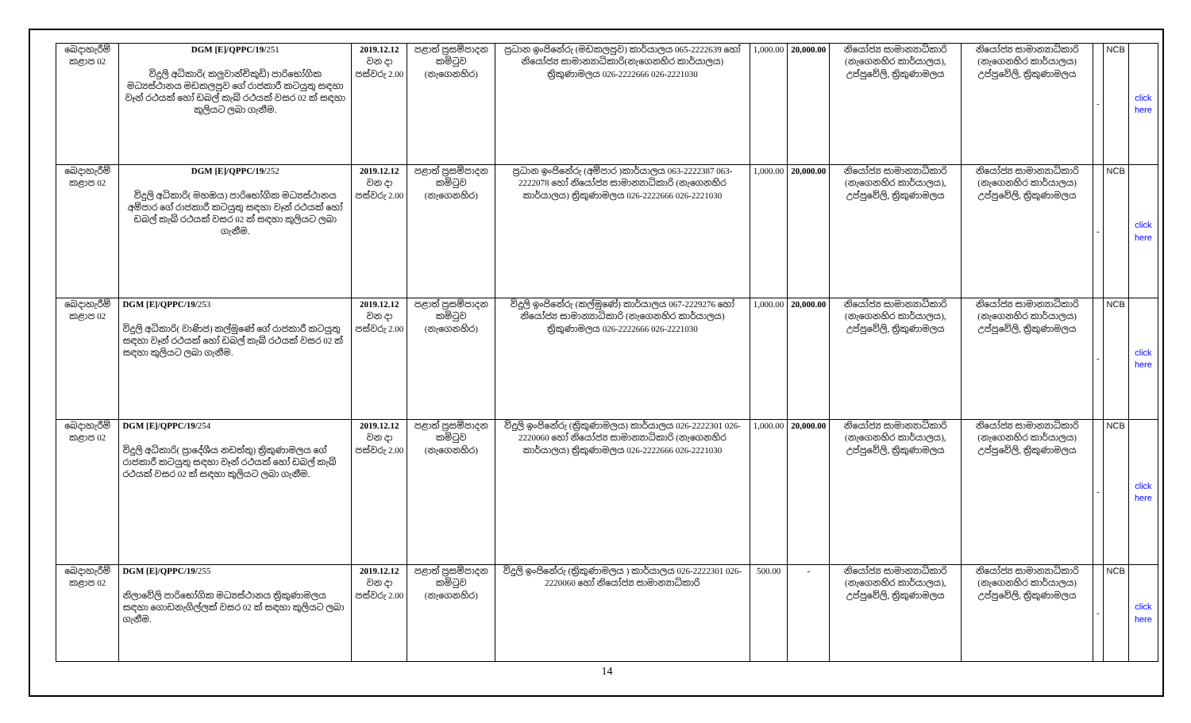| බෙදාහැරීම් කළාප 02 | DGM [E]/QPPC/19/ 251 විදුලි අධිකාරි( කලුවාන්චිකුඩි) පාරිභෝගික මධ්‍යස්ථානය මඩකලපුව ගේ රාජකාරී කටයුතු සඳහා වෑන් රථයක් හෝ ඩබල් කැබ් රථයක් වසර 02 ක් සඳහා කුලියට ලබා ගැනීම. | 2019.12.12 වන දා පස්වරු 2.00 | පළාත් ප්‍රසම්පාදන කමිටුව (නැගෙනහිර) | ප්‍රධාන ඉංජිනේරු (මඩකලපුව) කාර්යාලය 065-2222639 හෝ නියෝජ්‍ය සාමාන්‍යාධිකාරි(නැගෙනහිර කාර්යාලය) ත්‍රිකුණාමලය 026-2222666 026-2221030 | 1,000.00 | 20,000.00 | නියෝජ්‍ය සාමාන්‍යාධිකාරි (නැගෙනහිර කාර්යාලය), උප්පුවේලි, ත්‍රිකුණාමලය | නියෝජ්‍ය සාමාන්‍යාධිකාරි (නැගෙනහිර කාර්යාලය) උප්පුවේලි, ත්‍රිකුණාමලය | - | NCB | click here |
| බෙදාහැරීම් කළාප 02 | DGM [E]/QPPC/19/ 252 විදුලි අධිකාරි( මහඔය) පාරිභෝගික මධ්‍යස්ථානය අම්පාර ගේ රාජකාරී කටයුතු සඳහා වෑන් රථයක් හෝ ඩබල් කැබ් රථයක් වසර 02 ක් සඳහා කුලියට ලබා ගැනීම. | 2019.12.12 වන දා පස්වරු 2.00 | පළාත් ප්‍රසම්පාදන කමිටුව (නැගෙනහිර) | ප්‍රධාන ඉංජිනේරු (අම්පාර )කාර්යාලය 063-2222387 063-2222078 හෝ නියෝජ්‍ය සාමාන්‍යාධිකාරි (නැගෙනහිර කාර්යාලය) ත්‍රිකුණාමලය 026-2222666 026-2221030 | 1,000.00 | 20,000.00 | නියෝජ්‍ය සාමාන්‍යාධිකාරි (නැගෙනහිර කාර්යාලය), උප්පුවේලි, ත්‍රිකුණාමලය | නියෝජ්‍ය සාමාන්‍යාධිකාරි (නැගෙනහිර කාර්යාලය) උප්පුවේලි, ත්‍රිකුණාමලය | - | NCB | click here |
| බෙදාහැරීම් කළාප 02 | DGM [E]/QPPC/19/ 253 විදුලි අධිකාරි( වාණිජ) කල්මුණේ ගේ රාජකාරී කටයුතු සඳහා වෑන් රථයක් හෝ ඩබල් කැබ් රථයක් වසර 02 ක් සඳහා කුලියට ලබා ගැනීම. | 2019.12.12 වන දා පස්වරු 2.00 | පළාත් ප්‍රසම්පාදන කමිටුව (නැගෙනහිර) | විදුලි ඉංජිනේරු (කල්මුණේ) කාර්යාලය 067-2229276 හෝ නියෝජ්‍ය සාමාන්‍යාධිකාරි (නැගෙනහිර කාර්යාලය) ත්‍රිකුණාමලය 026-2222666 026-2221030 | 1,000.00 | 20,000.00 | නියෝජ්‍ය සාමාන්‍යාධිකාරි (නැගෙනහිර කාර්යාලය), උප්පුවේලි, ත්‍රිකුණාමලය | නියෝජ්‍ය සාමාන්‍යාධිකාරි (නැගෙනහිර කාර්යාලය) උප්පුවේලි, ත්‍රිකුණාමලය | - | NCB | click here |
| බෙදාහැරීම් කළාප 02 | DGM [E]/QPPC/19/ 254 විදුලි අධිකාරි( ප්‍රාදේශීය නඩත්තු) ත්‍රිකුණාමලය ගේ රාජකාරී කටයුතු සඳහා වෑන් රථයක් හෝ ඩබල් කැබ් රථයක් වසර 02 ක් සඳහා කුලියට ලබා ගැනීම. | 2019.12.12 වන දා පස්වරු 2.00 | පළාත් ප්‍රසම්පාදන කමිටුව (නැගෙනහිර) | විදුලි ඉංජිනේරු (ත්‍රිකුණාමලය) කාර්යාලය 026-2222301 026-2220060 හෝ නියෝජ්‍ය සාමාන්‍යාධිකාරි (නැගෙනහිර කාර්යාලය) ත්‍රිකුණාමලය 026-2222666 026-2221030 | 1,000.00 | 20,000.00 | නියෝජ්‍ය සාමාන්‍යාධිකාරි (නැගෙනහිර කාර්යාලය), උප්පුවේලි, ත්‍රිකුණාමලය | නියෝජ්‍ය සාමාන්‍යාධිකාරි (නැගෙනහිර කාර්යාලය) උප්පුවේලි, ත්‍රිකුණාමලය | - | NCB | click here |
| බෙදාහැරීම් කළාප 02 | DGM [E]/QPPC/19/ 255 නිලාවේලි පාරිභෝගික මධ්‍යස්ථානය ත්‍රිකුණාමලය සඳහා ගොඩනැගිල්ලක් වසර 02 ක් සඳහා කුලියට ලබා ගැනීම. | 2019.12.12 වන දා පස්වරු 2.00 | පළාත් ප්‍රසම්පාදන කමිටුව (නැගෙනහිර) | විදුලි ඉංජිනේරු (ත්‍රිකුණාමලය ) කාර්යාලය 026-2222301 026-2220060 හෝ නියෝජ්‍ය සාමාන්‍යාධිකාරි | 500.00 | - | නියෝජ්‍ය සාමාන්‍යාධිකාරි (නැගෙනහිර කාර්යාලය), උප්පුවේලි, ත්‍රිකුණාමලය | නියෝජ්‍ය සාමාන්‍යාධිකාරි (නැගෙනහිර කාර්යාලය) උප්පුවේලි, ත්‍රිකුණාමලය | - | NCB | click here |
14